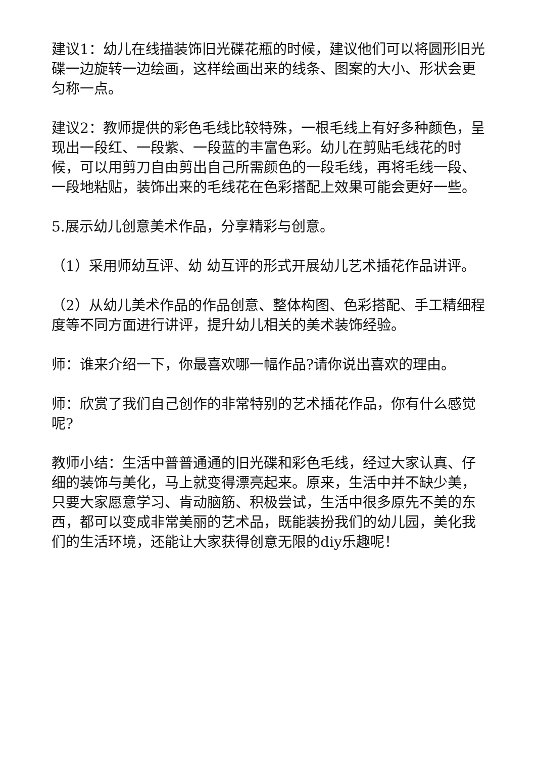建议1：幼儿在线描装饰旧光碟花瓶的时候，建议他们可以将圆形旧光碟一边旋转一边绘画，这样绘画出来的线条、图案的大小、形状会更匀称一点。
建议2：教师提供的彩色毛线比较特殊，一根毛线上有好多种颜色，呈现出一段红、一段紫、一段蓝的丰富色彩。幼儿在剪贴毛线花的时候，可以用剪刀自由剪出自己所需颜色的一段毛线，再将毛线一段、一段地粘贴，装饰出来的毛线花在色彩搭配上效果可能会更好一些。
5.展示幼儿创意美术作品，分享精彩与创意。
（1）采用师幼互评、幼 幼互评的形式开展幼儿艺术插花作品讲评。
（2）从幼儿美术作品的作品创意、整体构图、色彩搭配、手工精细程度等不同方面进行讲评，提升幼儿相关的美术装饰经验。
师：谁来介绍一下，你最喜欢哪一幅作品?请你说出喜欢的理由。
师：欣赏了我们自己创作的非常特别的艺术插花作品，你有什么感觉呢?
教师小结：生活中普普通通的旧光碟和彩色毛线，经过大家认真、仔细的装饰与美化，马上就变得漂亮起来。原来，生活中并不缺少美，只要大家愿意学习、肯动脑筋、积极尝试，生活中很多原先不美的东西，都可以变成非常美丽的艺术品，既能装扮我们的幼儿园，美化我们的生活环境，还能让大家获得创意无限的diy乐趣呢！